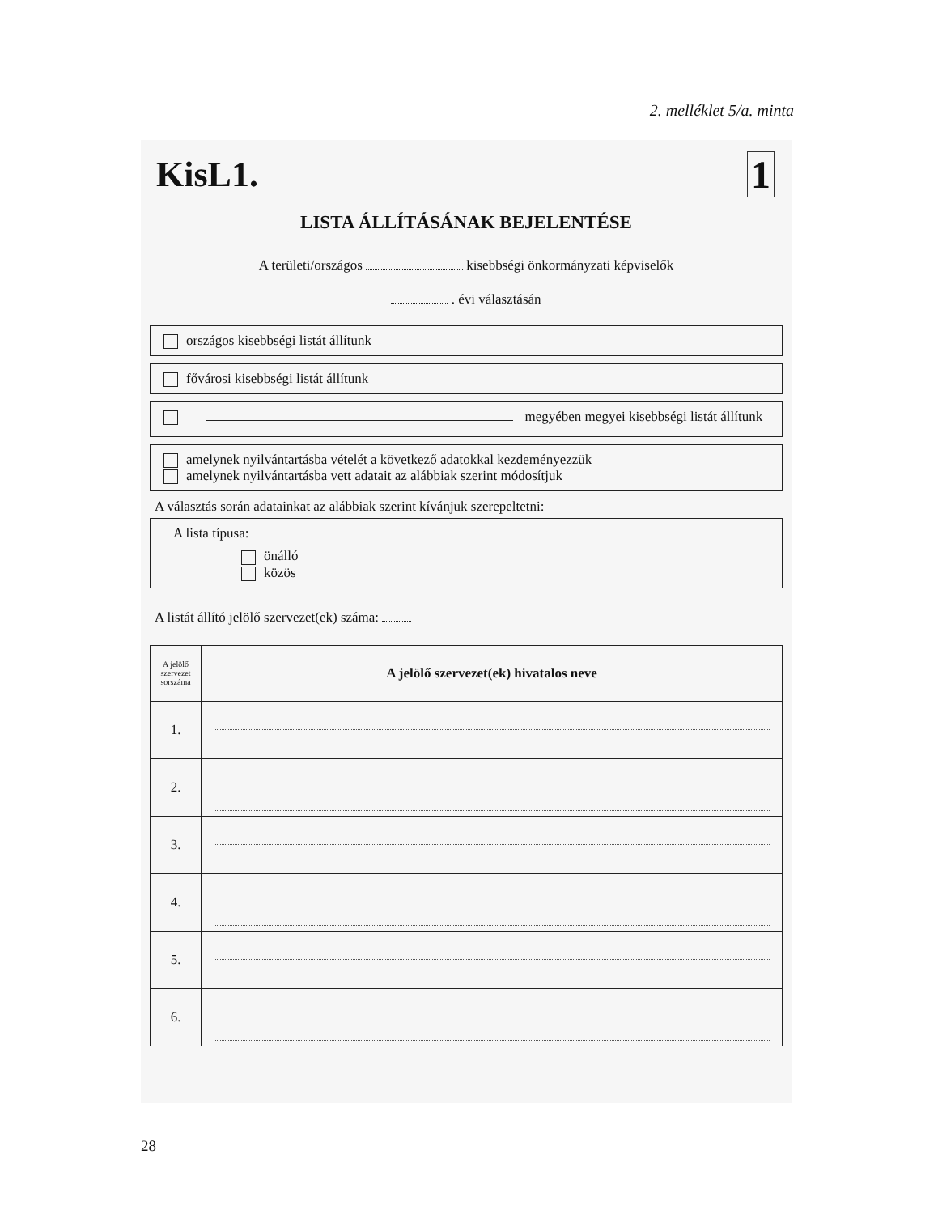2. melléklet 5/a. minta
KisL1. 1
LISTA ÁLLÍTÁSÁNAK BEJELENTÉSE
A területi/országos kisebbségi önkormányzati képviselők
. évi választásán
országos kisebbségi listát állítunk
fővárosi kisebbségi listát állítunk
megyében megyei kisebbségi listát állítunk
amelynek nyilvántartásba vételét a következő adatokkal kezdeményezzük
amelynek nyilvántartásba vett adatait az alábbiak szerint módosítjuk
A választás során adatainkat az alábbiak szerint kívánjuk szerepeltetni:
A lista típusa:
önálló
közös
A listát állító jelölő szervezet(ek) száma:
| A jelölő szervezet sorszáma | A jelölő szervezet(ek) hivatalos neve |
| --- | --- |
| 1. | |
| 2. | |
| 3. | |
| 4. | |
| 5. | |
| 6. | |
28